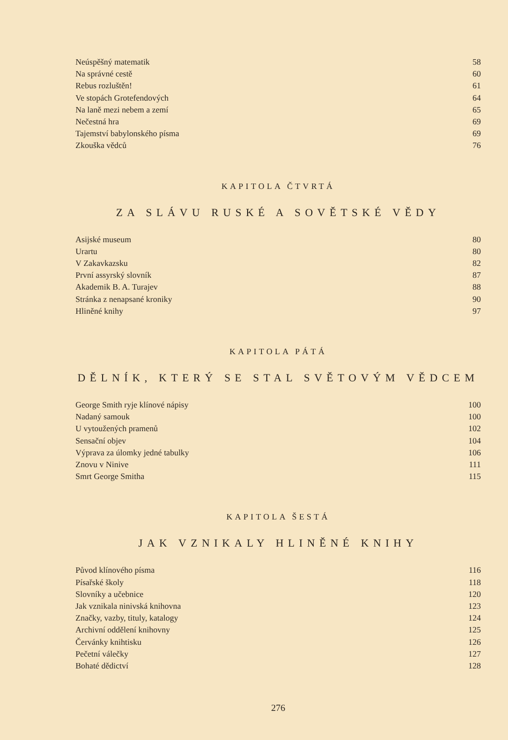Neúspěšný matematik 58
Na správné cestě 60
Rebus rozluštěn! 61
Ve stopách Grotefendových 64
Na laně mezi nebem a zemí 65
Nečestná hra 69
Tajemství babylonského písma 69
Zkouška vědců 76
KAPITOLA ČTVRTÁ
ZA SLÁVU RUSKÉ A SOVĚTSKÉ VĚDY
Asijské museum 80
Urartu 80
V Zakavkazsku 82
První assyrský slovník 87
Akademik B. A. Turajev 88
Stránka z nenapsané kroniky 90
Hliněné knihy 97
KAPITOLA PÁTÁ
DĚLNÍK, KTERÝ SE STAL SVĚTOVÝM VĚDCEM
George Smith ryje klínové nápisy 100
Nadaný samouk 100
U vytoužených pramenů 102
Sensační objev 104
Výprava za úlomky jedné tabulky 106
Znovu v Ninive 111
Smrt George Smitha 115
KAPITOLA ŠESTÁ
JAK VZNIKALY HLINĚNÉ KNIHY
Původ klínového písma 116
Písařské školy 118
Slovníky a učebnice 120
Jak vznikala ninivská knihovna 123
Značky, vazby, tituly, katalogy 124
Archivní oddělení knihovny 125
Červánky knihtisku 126
Pečetní válečky 127
Bohaté dědictví 128
276